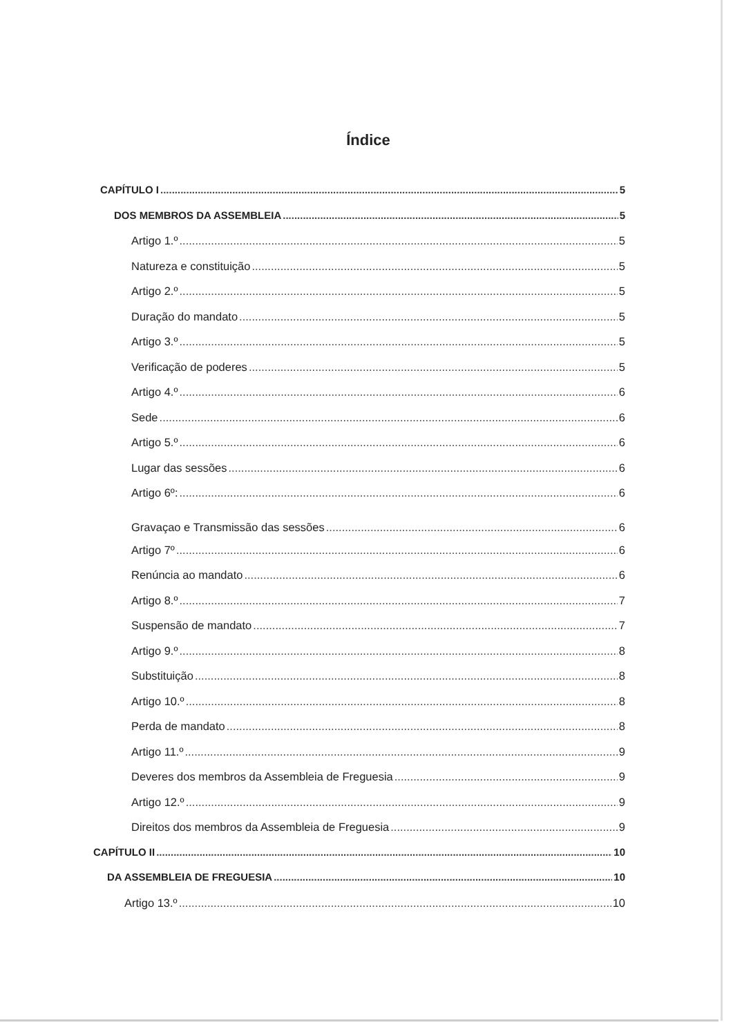Índice
CAPÍTULO I 5
DOS MEMBROS DA ASSEMBLEIA 5
Artigo 1.º 5
Natureza e constituição 5
Artigo 2.º 5
Duração do mandato 5
Artigo 3.º 5
Verificação de poderes 5
Artigo 4.º 6
Sede 6
Artigo 5.º 6
Lugar das sessões 6
Artigo 6º: 6
Gravaçao e Transmissão das sessões 6
Artigo 7º 6
Renúncia ao mandato 6
Artigo 8.º 7
Suspensão de mandato 7
Artigo 9.º 8
Substituição 8
Artigo 10.º 8
Perda de mandato 8
Artigo 11.º 9
Deveres dos membros da Assembleia de Freguesia 9
Artigo 12.º 9
Direitos dos membros da Assembleia de Freguesia 9
CAPÍTULO II 10
DA ASSEMBLEIA DE FREGUESIA 10
Artigo 13.º 10